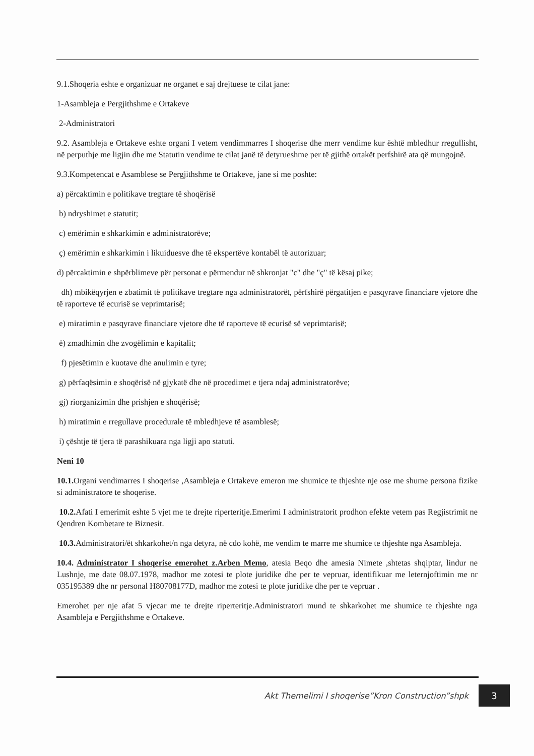9.1.Shoqeria eshte e organizuar ne organet e saj drejtuese te cilat jane:
1-Asambleja e Pergjithshme e Ortakeve
2-Administratori
9.2. Asambleja e Ortakeve eshte organi I vetem vendimmarres I shoqerise dhe merr vendime kur është mbledhur rregullisht, në perputhje me ligjin dhe me Statutin vendime te cilat janë të detyrueshme per të gjithë ortakët perfshirë ata që mungojnë.
9.3.Kompetencat e Asamblese se Pergjithshme te Ortakeve, jane si me poshte:
a) përcaktimin e politikave tregtare të shoqërisë
b) ndryshimet e statutit;
c) emërimin e shkarkimin e administratorëve;
ç) emërimin e shkarkimin i likuiduesve dhe të ekspertëve kontabël të autorizuar;
d) përcaktimin e shpërblimeve për personat e përmendur në shkronjat "c" dhe "ç" të kësaj pike;
dh) mbikëqyrjen e zbatimit të politikave tregtare nga administratorët, përfshirë përgatitjen e pasqyrave financiare vjetore dhe të raporteve të ecurisë se veprimtarisë;
e) miratimin e pasqyrave financiare vjetore dhe të raporteve të ecurisë së veprimtarisë;
ë) zmadhimin dhe zvogëlimin e kapitalit;
f) pjesëtimin e kuotave dhe anulimin e tyre;
g) përfaqësimin e shoqërisë në gjykatë dhe në procedimet e tjera ndaj administratorëve;
gj) riorganizimin dhe prishjen e shoqërisë;
h) miratimin e rregullave procedurale të mbledhjeve të asamblesë;
i) çështje të tjera të parashikuara nga ligji apo statuti.
Neni 10
10.1. Organi vendimarres I shoqerise ,Asambleja e Ortakeve emeron me shumice te thjeshte nje ose me shume persona fizike si administratore te shoqerise.
10.2. Afati I emerimit eshte 5 vjet me te drejte riperteritje.Emerimi I administratorit prodhon efekte vetem pas Regjistrimit ne Qendren Kombetare te Biznesit.
10.3. Administratori/ët shkarkohet/n nga detyra, në cdo kohë, me vendim te marre me shumice te thjeshte nga Asambleja.
10.4. Administrator I shoqerise emerohet z.Arben Memo, atesia Beqo dhe amesia Nimete ,shtetas shqiptar, lindur ne Lushnje, me date 08.07.1978, madhor me zotesi te plote juridike dhe per te vepruar, identifikuar me leternjoftimin me nr 035195389 dhe nr personal H80708177D, madhor me zotesi te plote juridike dhe per te vepruar .
Emerohet per nje afat 5 vjecar me te drejte riperteritje.Administratori mund te shkarkohet me shumice te thjeshte nga Asambleja e Pergjithshme e Ortakeve.
Akt Themelimi I shoqerise”Kron Construction”shpk 3